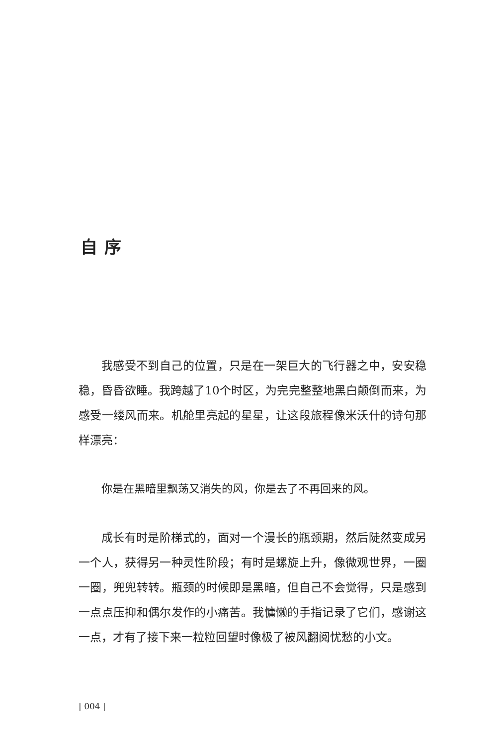自序
我感受不到自己的位置，只是在一架巨大的飞行器之中，安安稳稳，昏昏欲睡。我跨越了10个时区，为完完整整地黑白颠倒而来，为感受一缕风而来。机舱里亮起的星星，让这段旅程像米沃什的诗句那样漂亮：
你是在黑暗里飘荡又消失的风，你是去了不再回来的风。
成长有时是阶梯式的，面对一个漫长的瓶颈期，然后陡然变成另一个人，获得另一种灵性阶段；有时是螺旋上升，像微观世界，一圈一圈，兜兜转转。瓶颈的时候即是黑暗，但自己不会觉得，只是感到一点点压抑和偶尔发作的小痛苦。我慵懒的手指记录了它们，感谢这一点，才有了接下来一粒粒回望时像极了被风翻阅忧愁的小文。
| 004 |